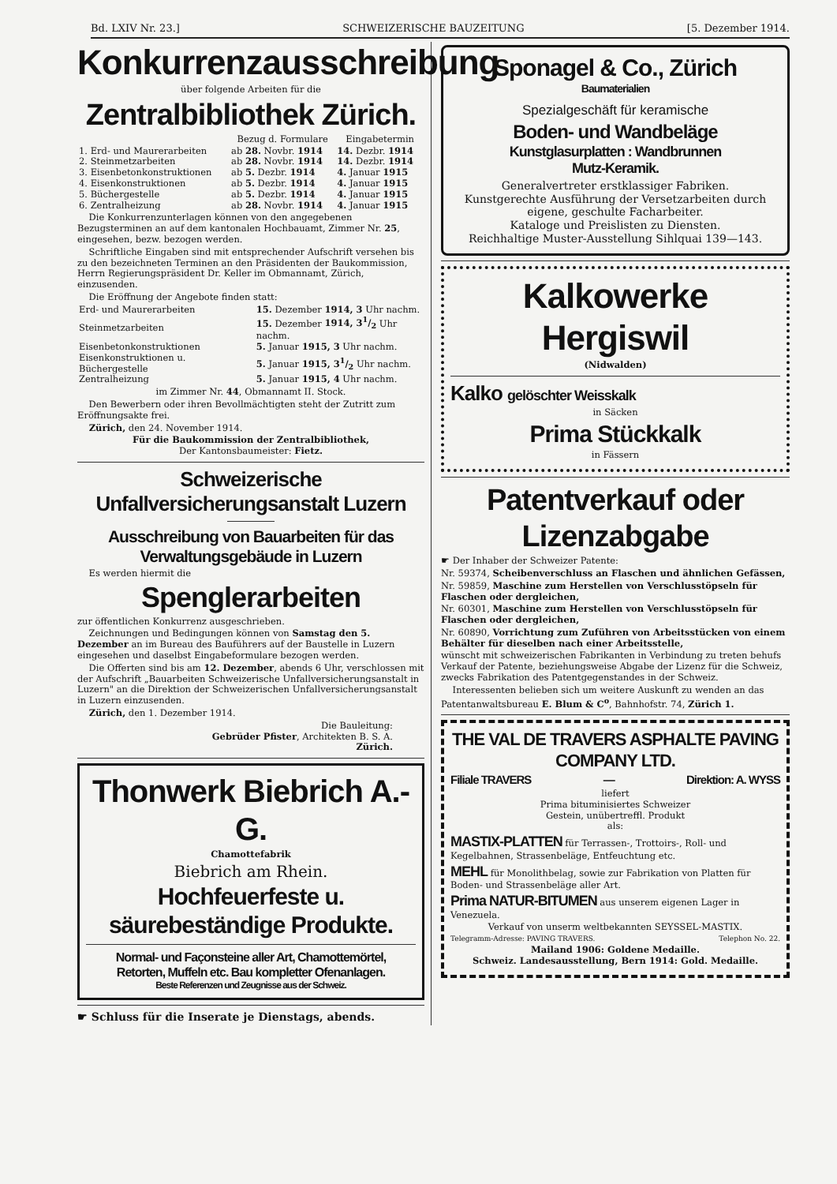Bd. LXIV Nr. 23.] SCHWEIZERISCHE BAUZEITUNG [5. Dezember 1914.
Konkurrenzausschreibung
über folgende Arbeiten für die
Zentralbibliothek Zürich.
| | Bezug d. Formulare | Eingabetermin |
| --- | --- | --- |
| 1. Erd- und Maurerarbeiten | ab 28. Novbr. 1914 | 14. Dezbr. 1914 |
| 2. Steinmetzarbeiten | ab 28. Novbr. 1914 | 14. Dezbr. 1914 |
| 3. Eisenbetonkonstruktionen | ab 5. Dezbr. 1914 | 4. Januar 1915 |
| 4. Eisenkonstruktionen | ab 5. Dezbr. 1914 | 4. Januar 1915 |
| 5. Büchergestelle | ab 5. Dezbr. 1914 | 4. Januar 1915 |
| 6. Zentralheizung | ab 28. Novbr. 1914 | 4. Januar 1915 |
Die Konkurrenzunterlagen können von den angegebenen Bezugsterminen an auf dem kantonalen Hochbauamt, Zimmer Nr. 25, eingesehen, bezw. bezogen werden.
Schriftliche Eingaben sind mit entsprechender Aufschrift versehen bis zu den bezeichneten Terminen an den Präsidenten der Baukommission, Herrn Regierungspräsident Dr. Keller im Obmannamt, Zürich, einzusenden.
Die Eröffnung der Angebote finden statt:
| Erd- und Maurerarbeiten | 15. Dezember 1914, 3 Uhr nachm. |
| Steinmetzarbeiten | 15. Dezember 1914, 31/2 Uhr nachm. |
| Eisenbetonkonstruktionen | 5. Januar 1915, 3 Uhr nachm. |
| Eisenkonstruktionen u. Büchergestelle | 5. Januar 1915, 31/2 Uhr nachm. |
| Zentralheizung | 5. Januar 1915, 4 Uhr nachm. |
im Zimmer Nr. 44, Obmannamt II. Stock.
Den Bewerbern oder ihren Bevollmächtigten steht der Zutritt zum Eröffnungsakte frei.
Zürich, den 24. November 1914.
Für die Baukommission der Zentralbibliothek,
Der Kantonsbaumeister: Fietz.
Schweizerische
Unfallversicherungsanstalt Luzern
Ausschreibung von Bauarbeiten für das
Verwaltungsgebäude in Luzern
Es werden hiermit die
Spenglerarbeiten
zur öffentlichen Konkurrenz ausgeschrieben.
Zeichnungen und Bedingungen können von Samstag den 5. Dezember an im Bureau des Bauführers auf der Baustelle in Luzern eingesehen und daselbst Eingabeformulare bezogen werden.
Die Offerten sind bis am 12. Dezember, abends 6 Uhr, verschlossen mit der Aufschrift „Bauarbeiten Schweizerische Unfallversicherungsanstalt in Luzern" an die Direktion der Schweizerischen Unfallversicherungsanstalt in Luzern einzusenden.
Zürich, den 1. Dezember 1914.
Die Bauleitung:
Gebrüder Pfister, Architekten B. S. A.
Zürich.
Thonwerk Biebrich A.-G.
Chamottefabrik
Biebrich am Rhein.
Hochfeuerfeste u. säurebeständige Produkte.
Normal- und Façonsteine aller Art, Chamottemörtel,
Retorten, Muffeln etc. Bau kompletter Ofenanlagen.
Beste Referenzen und Zeugnisse aus der Schweiz.
☛ Schluss für die Inserate je Dienstags, abends.
Sponagel & Co., Zürich
Baumaterialien
Spezialgeschäft für keramische
Boden- und Wandbeläge
Kunstglasurplatten : Wandbrunnen
Mutz-Keramik.
Generalvertreter erstklassiger Fabriken.
Kunstgerechte Ausführung der Versetzarbeiten durch eigene, geschulte Facharbeiter.
Kataloge und Preislisten zu Diensten.
Reichhaltige Muster-Ausstellung Sihlquai 139—143.
Kalkowerke Hergiswil
(Nidwalden)
Kalko gelöschter Weisskalk
in Säcken
Prima Stückkalk
in Fässern
Patentverkauf oder Lizenzabgabe
☛ Der Inhaber der Schweizer Patente:
Nr. 59374, Scheibenverschluss an Flaschen und ähnlichen Gefässen,
Nr. 59859, Maschine zum Herstellen von Verschlusstöpseln für Flaschen oder dergleichen,
Nr. 60301, Maschine zum Herstellen von Verschlusstöpseln für Flaschen oder dergleichen,
Nr. 60890, Vorrichtung zum Zuführen von Arbeitsstücken von einem Behälter für dieselben nach einer Arbeitsstelle,
wünscht mit schweizerischen Fabrikanten in Verbindung zu treten behufs Verkauf der Patente, beziehungsweise Abgabe der Lizenz für die Schweiz, zwecks Fabrikation des Patentgegenstandes in der Schweiz.
Interessenten belieben sich um weitere Auskunft zu wenden an das Patentanwaltsbureau E. Blum & C<sup>o</sup>, Bahnhofstr. 74, Zürich 1.
THE VAL DE TRAVERS ASPHALTE PAVING COMPANY LTD.
Filiale TRAVERS — Direktion: A. WYSS
liefert
Prima bituminisiertes Schweizer
Gestein, unübertreffl. Produkt
als:
MASTIX-PLATTEN für Terrassen-, Trottoirs-, Roll- und Kegelbahnen, Strassenbeläge, Entfeuchtung etc.
MEHL für Monolithbelag, sowie zur Fabrikation von Platten für Boden- und Strassenbeläge aller Art.
Prima NATUR-BITUMEN aus unserem eigenen Lager in Venezuela.
Verkauf von unserm weltbekannten SEYSSEL-MASTIX.
Telegramm-Adresse: PAVING TRAVERS. Telephon No. 22.
Mailand 1906: Goldene Medaille.
Schweiz. Landesausstellung, Bern 1914: Gold. Medaille.